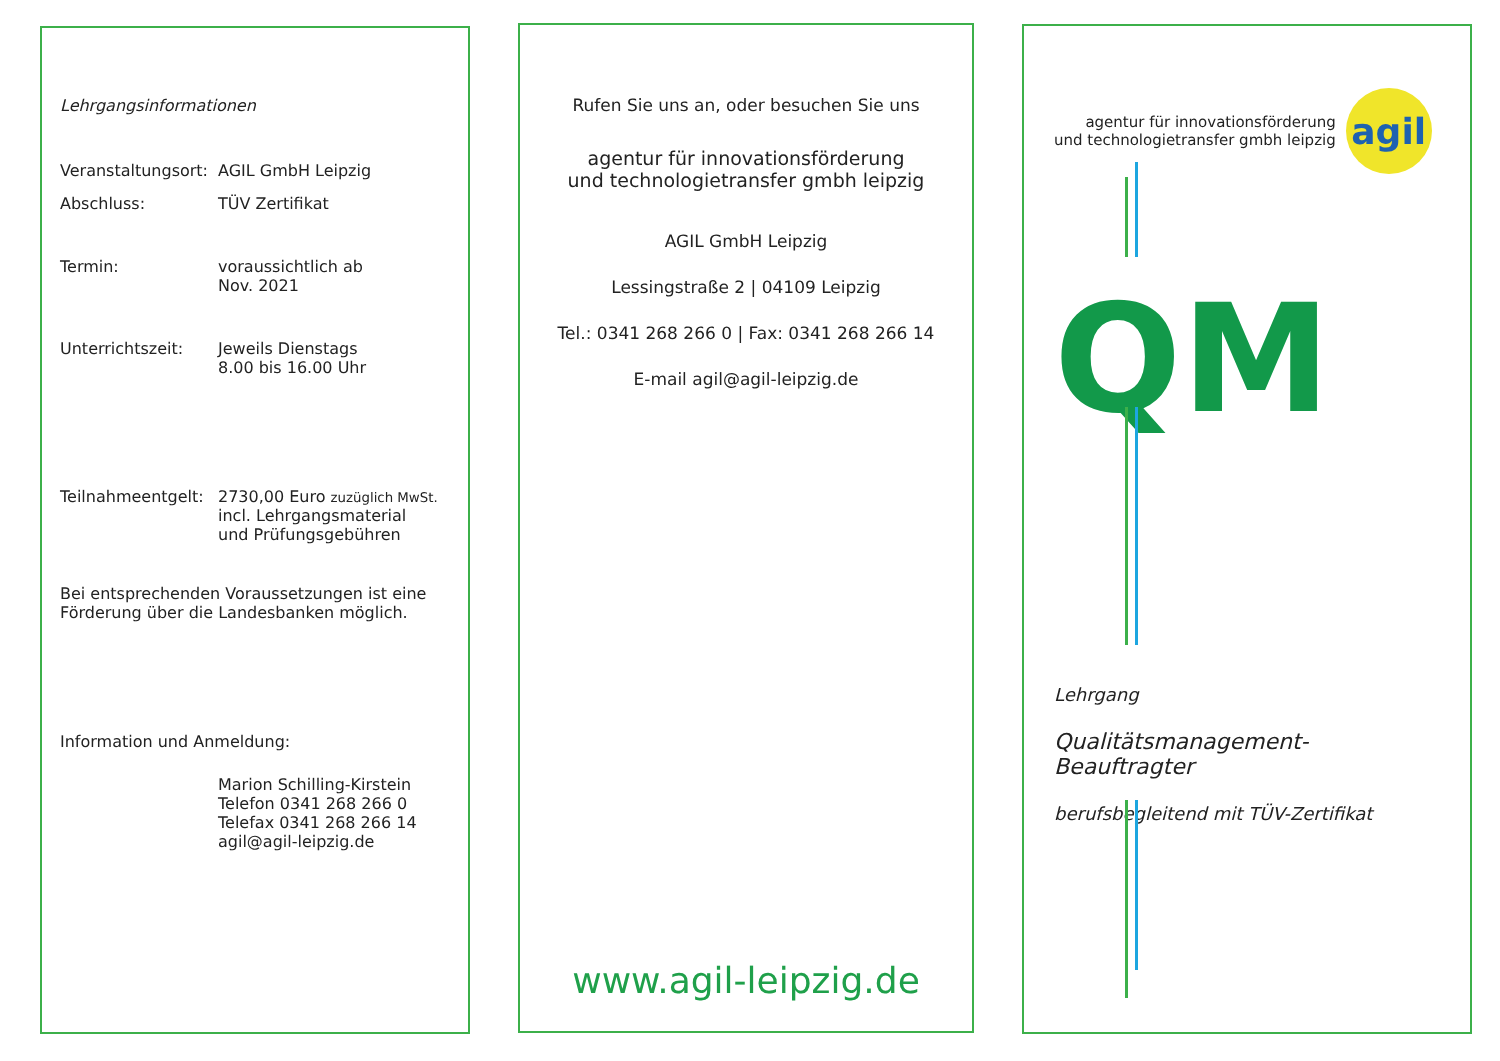Lehrgangsinformationen
Veranstaltungsort:
AGIL GmbH Leipzig
Abschluss: TÜV Zertifikat
Termin: voraussichtlich ab
Nov. 2021
Unterrichtszeit: Jeweils Dienstags
8.00 bis 16.00 Uhr
Teilnahmeentgelt:
2730,00 Euro zuzüglich MwSt.
incl. Lehrgangsmaterial
und Prüfungsgebühren
Bei entsprechenden Voraussetzungen ist eine Förderung über die Landesbanken möglich.
Information und Anmeldung:
Marion Schilling-Kirstein
Telefon 0341 268 266 0
Telefax 0341 268 266 14
agil@agil-leipzig.de
Rufen Sie uns an, oder besuchen Sie uns
agentur für innovationsförderung
und technologietransfer gmbh leipzig
AGIL GmbH Leipzig
Lessingstraße 2 | 04109 Leipzig
Tel.: 0341 268 266 0 | Fax: 0341 268 266 14
E-mail agil@agil-leipzig.de
www.agil-leipzig.de
agentur für innovationsförderung
und technologietransfer gmbh leipzig
agil
QM
Lehrgang
Qualitätsmanagement-Beauftragter
berufsbegleitend mit TÜV-Zertifikat